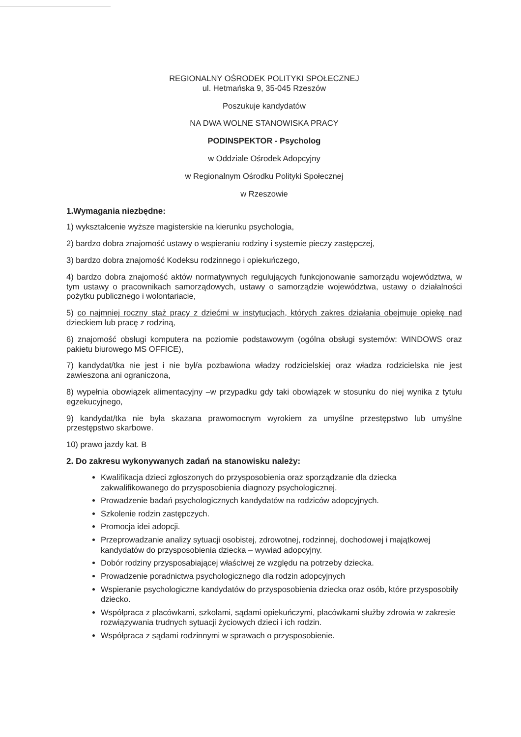REGIONALNY OŚRODEK POLITYKI SPOŁECZNEJ
ul. Hetmańska 9, 35-045 Rzeszów
Poszukuje kandydatów
NA DWA WOLNE STANOWISKA PRACY
PODINSPEKTOR - Psycholog
w Oddziale Ośrodek Adopcyjny
w Regionalnym Ośrodku Polityki Społecznej
w Rzeszowie
1.Wymagania niezbędne:
1) wykształcenie wyższe magisterskie na kierunku psychologia,
2) bardzo dobra znajomość ustawy o wspieraniu rodziny i systemie pieczy zastępczej,
3) bardzo dobra znajomość Kodeksu rodzinnego i opiekuńczego,
4) bardzo dobra znajomość aktów normatywnych regulujących funkcjonowanie samorządu województwa, w tym ustawy o pracownikach samorządowych, ustawy o samorządzie województwa, ustawy o działalności pożytku publicznego i wolontariacie,
5) co najmniej roczny staż pracy z dziećmi w instytucjach, których zakres działania obejmuje opiekę nad dzieckiem lub pracę z rodziną,
6) znajomość obsługi komputera na poziomie podstawowym (ogólna obsługi systemów: WINDOWS oraz pakietu biurowego MS OFFICE),
7) kandydat/tka nie jest i nie był/a pozbawiona władzy rodzicielskiej oraz władza rodzicielska nie jest zawieszona ani ograniczona,
8) wypełnia obowiązek alimentacyjny –w przypadku gdy taki obowiązek w stosunku do niej wynika z tytułu egzekucyjnego,
9) kandydat/tka nie była skazana prawomocnym wyrokiem za umyślne przestępstwo lub umyślne przestępstwo skarbowe.
10) prawo jazdy kat. B
2. Do zakresu wykonywanych zadań na stanowisku należy:
Kwalifikacja dzieci zgłoszonych do przysposobienia oraz sporządzanie dla dziecka zakwalifikowanego do przysposobienia diagnozy psychologicznej.
Prowadzenie badań psychologicznych kandydatów na rodziców adopcyjnych.
Szkolenie rodzin zastępczych.
Promocja idei adopcji.
Przeprowadzanie analizy sytuacji osobistej, zdrowotnej, rodzinnej, dochodowej i majątkowej kandydatów do przysposobienia dziecka – wywiad adopcyjny.
Dobór rodziny przysposabiającej właściwej ze względu na potrzeby dziecka.
Prowadzenie poradnictwa psychologicznego dla rodzin adopcyjnych
Wspieranie psychologiczne kandydatów do przysposobienia dziecka oraz osób, które przysposobiły dziecko.
Współpraca z placówkami, szkołami, sądami opiekuńczymi, placówkami służby zdrowia w zakresie rozwiązywania trudnych sytuacji życiowych dzieci i ich rodzin.
Współpraca z sądami rodzinnymi w sprawach o przysposobienie.